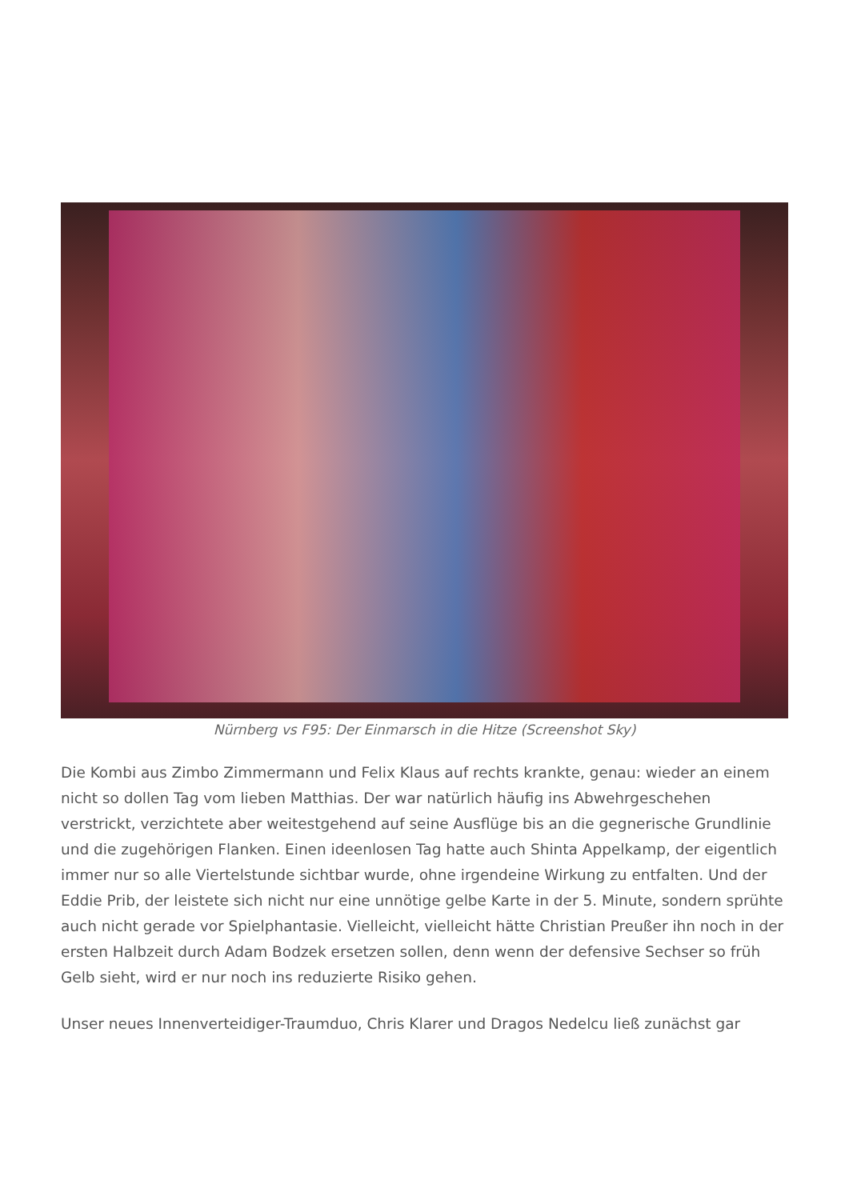Nürnberg vs F95: Der Einmarsch in die Hitze (Screenshot Sky)
Die Kombi aus Zimbo Zimmermann und Felix Klaus auf rechts krankte, genau: wieder an einem nicht so dollen Tag vom lieben Matthias. Der war natürlich häufig ins Abwehrgeschehen verstrickt, verzichtete aber weitestgehend auf seine Ausflüge bis an die gegnerische Grundlinie und die zugehörigen Flanken. Einen ideenlosen Tag hatte auch Shinta Appelkamp, der eigentlich immer nur so alle Viertelstunde sichtbar wurde, ohne irgendeine Wirkung zu entfalten. Und der Eddie Prib, der leistete sich nicht nur eine unnötige gelbe Karte in der 5. Minute, sondern sprühte auch nicht gerade vor Spielphantasie. Vielleicht, vielleicht hätte Christian Preußer ihn noch in der ersten Halbzeit durch Adam Bodzek ersetzen sollen, denn wenn der defensive Sechser so früh Gelb sieht, wird er nur noch ins reduzierte Risiko gehen.
Unser neues Innenverteidiger-Traumduo, Chris Klarer und Dragos Nedelcu ließ zunächst gar